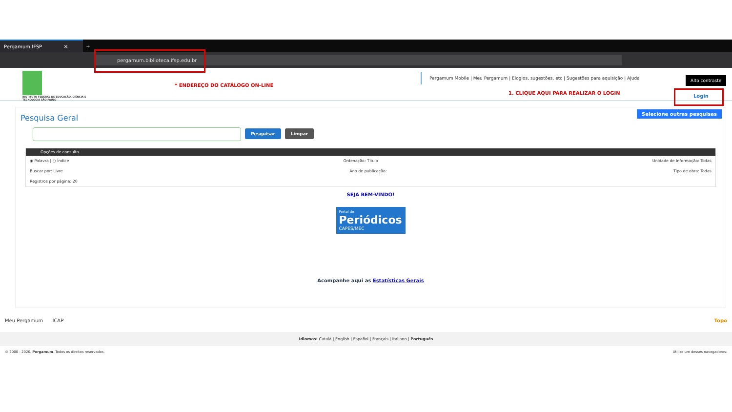Pergamum IFSP ✕
+
pergamum.biblioteca.ifsp.edu.br
INSTITUTO FEDERAL DE EDUCAÇÃO, CIÊNCIA E TECNOLOGIA SÃO PAULO
* ENDEREÇO DO CATÁLOGO ON-LINE
Pergamum Mobile | Meu Pergamum | Elogios, sugestões, etc | Sugestões para aquisição | Ajuda
Alto contraste
1. CLIQUE AQUI PARA REALIZAR O LOGIN
Login
Pesquisa Geral
Selecione outras pesquisas
Pesquisar Limpar
Opções de consulta
◉ Palavra | ○ Índice Ordenação: Título Unidade de Informação: Todas
Buscar por: Livre Ano de publicação: Tipo de obra: Todas
Registros por página: 20
SEJA BEM-VINDO!
Portal de
Periódicos
CAPES/MEC
Acompanhe aqui as Estatísticas Gerais
Meu Pergamum ICAP Topo
Idiomas: Català | English | Español | Français | Italiano | Português
© 2000 - 2020. Pergamum. Todos os direitos reservados. Utilize um desses navegadores: